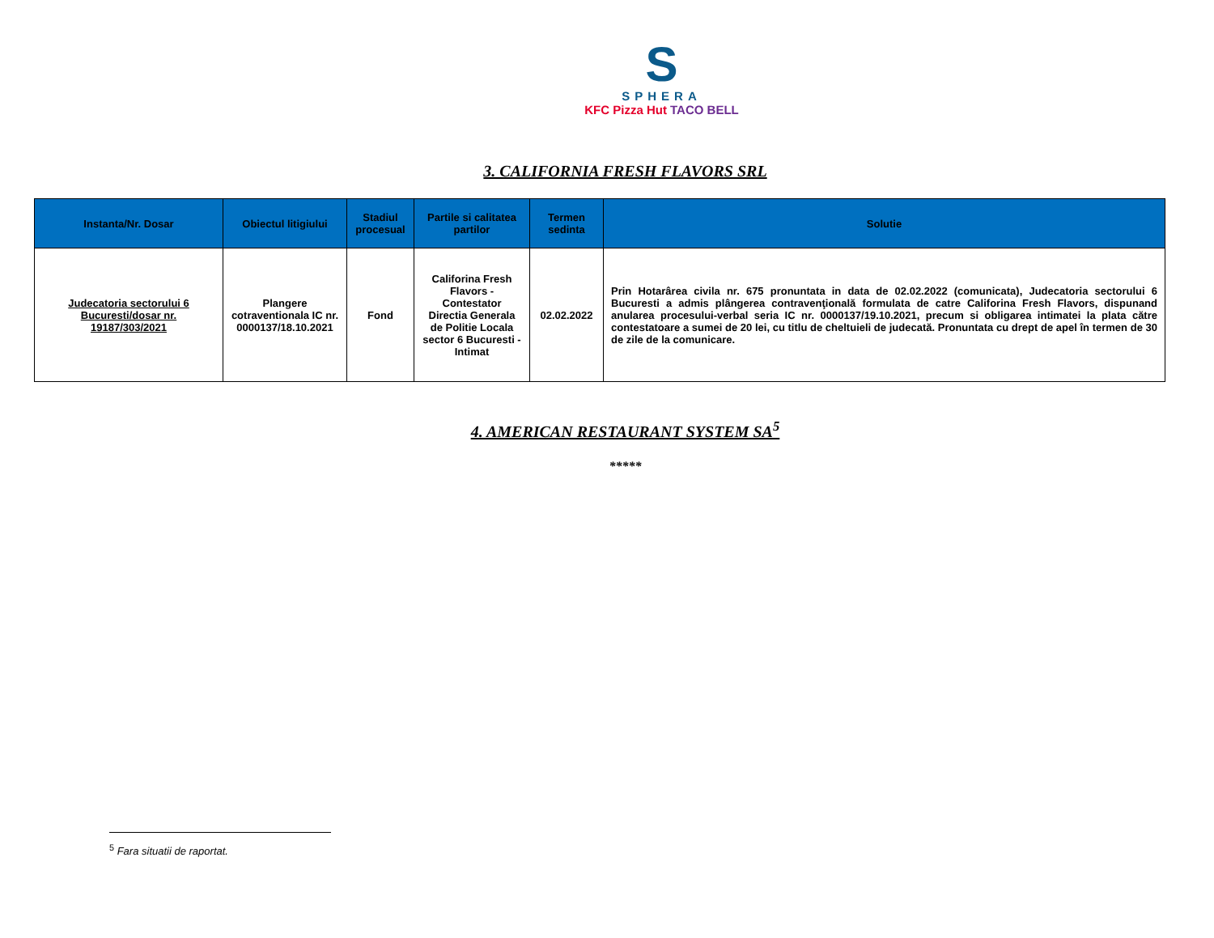S
SPHERA
KFC Pizza Hut TACO BELL
3. CALIFORNIA FRESH FLAVORS SRL
| Instanta/Nr. Dosar | Obiectul litigiului | Stadiul procesual | Partile si calitatea partilor | Termen sedinta | Solutie |
| --- | --- | --- | --- | --- | --- |
| Judecatoria sectorului 6 Bucuresti/dosar nr. 19187/303/2021 | Plangere cotraventionala IC nr. 0000137/18.10.2021 | Fond | Califorina Fresh Flavors - Contestator Directia Generala de Politie Locala sector 6 Bucuresti - Intimat | 02.02.2022 | Prin Hotarârea civila nr. 675 pronuntata in data de 02.02.2022 (comunicata), Judecatoria sectorului 6 Bucuresti a admis plângerea contravenţională formulata de catre Califorina Fresh Flavors, dispunand anularea procesului-verbal seria IC nr. 0000137/19.10.2021, precum si obligarea intimatei la plata către contestatoare a sumei de 20 lei, cu titlu de cheltuieli de judecată. Pronuntata cu drept de apel în termen de 30 de zile de la comunicare. |
4. AMERICAN RESTAURANT SYSTEM SA<sup>5</sup>
*****
<sup>5</sup> Fara situatii de raportat.